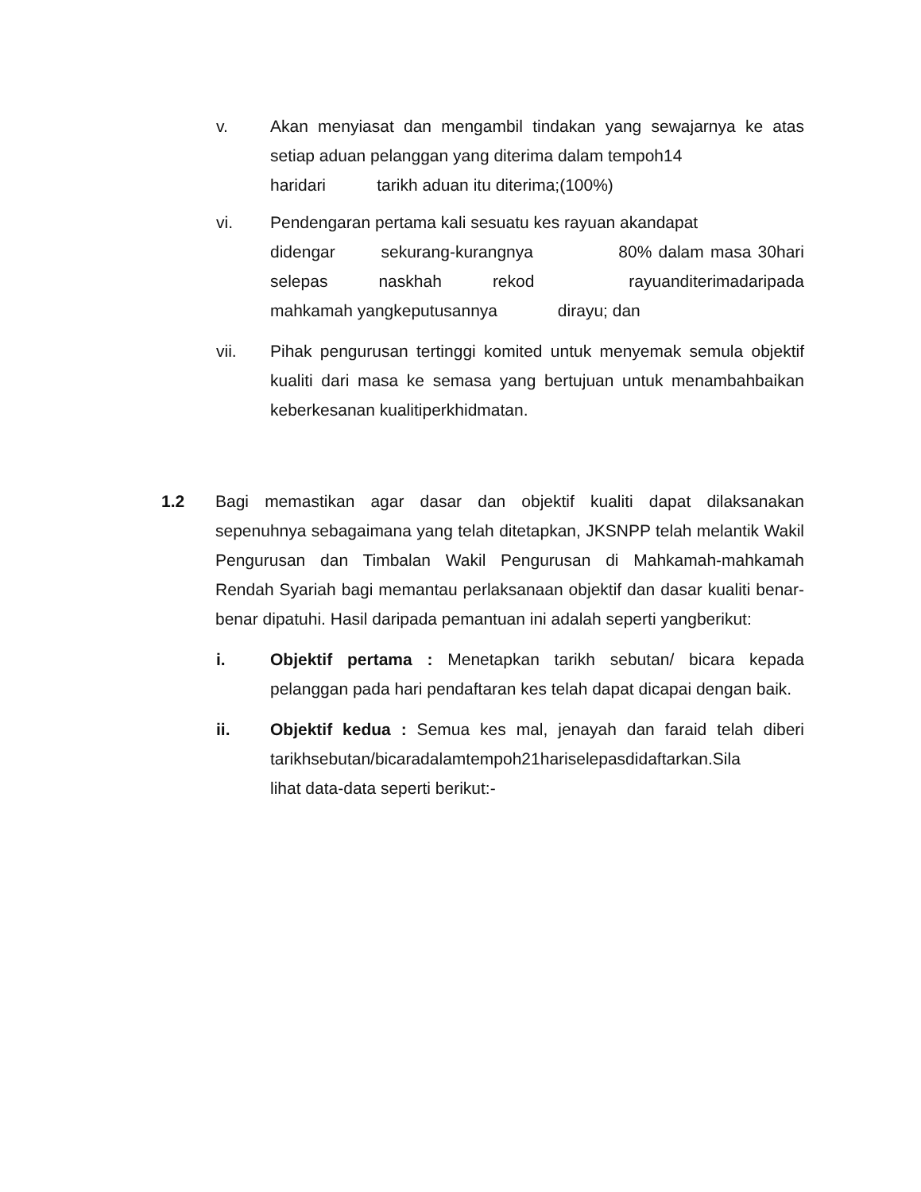v. Akan menyiasat dan mengambil tindakan yang sewajarnya ke atas setiap aduan pelanggan yang diterima dalam tempoh14
haridari tarikh aduan itu diterima;(100%)
vi. Pendengaran pertama kali sesuatu kes rayuan akandapat
didengar sekurang-kurangnya 80% dalam masa 30hari selepas naskhah rekod rayuanditerimadaripada mahkamah yangkeputusannya dirayu; dan
vii. Pihak pengurusan tertinggi komited untuk menyemak semula objektif kualiti dari masa ke semasa yang bertujuan untuk menambahbaikan keberkesanan kualitiperkhidmatan.
1.2 Bagi memastikan agar dasar dan objektif kualiti dapat dilaksanakan sepenuhnya sebagaimana yang telah ditetapkan, JKSNPP telah melantik Wakil Pengurusan dan Timbalan Wakil Pengurusan di Mahkamah-mahkamah Rendah Syariah bagi memantau perlaksanaan objektif dan dasar kualiti benar-benar dipatuhi. Hasil daripada pemantuan ini adalah seperti yangberikut:
i. Objektif pertama : Menetapkan tarikh sebutan/ bicara kepada pelanggan pada hari pendaftaran kes telah dapat dicapai dengan baik.
ii. Objektif kedua : Semua kes mal, jenayah dan faraid telah diberi tarikhsebutan/bicaradalamtempoh21hariselepasdidaftarkan.Sila
lihat data-data seperti berikut:-